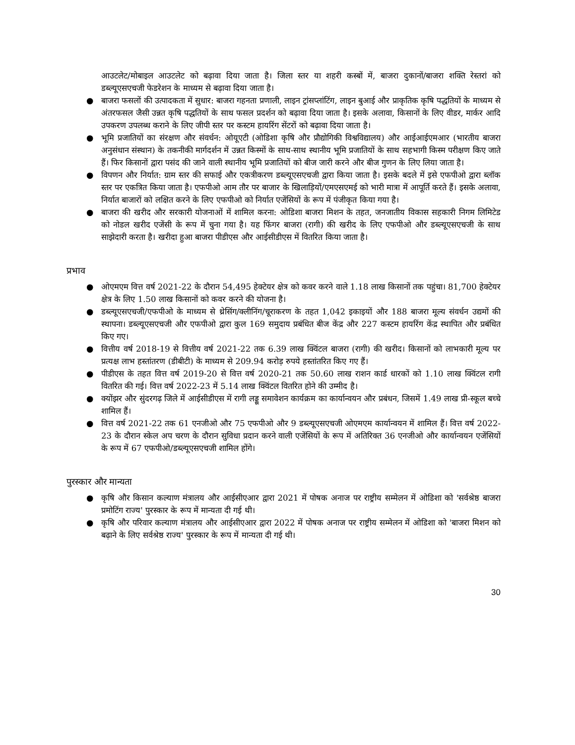आउटलेट/मोबाइल आउटलेट को बढ़ावा दिया जाता है। जिला स्तर या शहरी कस्बों में, बाजरा दुकानों/बाजरा शक्ति रेस्तरां को डब्ल्यूएसएचजी फेडरेशन के माध्यम से बढ़ावा दिया जाता है।
● बाजरा फसलों की उत्पादकता में सुधार: बाजरा गहनता प्रणाली, लाइन ट्रांसप्लांटिंग, लाइन बुआई और प्राकृतिक कृषि पद्धतियों के माध्यम से अंतरफसल जैसी उन्नत कृषि पद्धतियों के साथ फसल प्रदर्शन को बढ़ावा दिया जाता है। इसके अलावा, किसानों के लिए वीडर, मार्कर आदि उपकरण उपलब्ध कराने के लिए जीपी स्तर पर कस्टम हायरिंग सेंटरों को बढ़ावा दिया जाता है।
● भूमि प्रजातियों का संरक्षण और संवर्धन: ओयूएटी (ओडिशा कृषि और प्रौद्योगिकी विश्वविद्यालय) और आईआईएमआर (भारतीय बाजरा अनुसंधान संस्थान) के तकनीकी मार्गदर्शन में उन्नत किस्मों के साथ-साथ स्थानीय भूमि प्रजातियों के साथ सहभागी किस्म परीक्षण किए जाते हैं। फिर किसानों द्वारा पसंद की जाने वाली स्थानीय भूमि प्रजातियों को बीज जारी करने और बीज गुणन के लिए लिया जाता है।
● विपणन और निर्यात: ग्राम स्तर की सफाई और एकत्रीकरण डब्ल्यूएसएचजी द्वारा किया जाता है। इसके बदले में इसे एफपीओ द्वारा ब्लॉक स्तर पर एकत्रित किया जाता है। एफपीओ आम तौर पर बाजार के खिलाड़ियों/एमएसएमई को भारी मात्रा में आपूर्ति करते हैं। इसके अलावा, निर्यात बाजारों को लक्षित करने के लिए एफपीओ को निर्यात एजेंसियों के रूप में पंजीकृत किया गया है।
● बाजरा की खरीद और सरकारी योजनाओं में शामिल करना: ओडिशा बाजरा मिशन के तहत, जनजातीय विकास सहकारी निगम लिमिटेड को नोडल खरीद एजेंसी के रूप में चुना गया है। यह फिंगर बाजरा (रागी) की खरीद के लिए एफपीओ और डब्ल्यूएसएचजी के साथ साझेदारी करता है। खरीदा हुआ बाजरा पीडीएस और आईसीडीएस में वितरित किया जाता है।
प्रभाव
● ओएमएम वित्त वर्ष 2021-22 के दौरान 54,495 हेक्टेयर क्षेत्र को कवर करने वाले 1.18 लाख किसानों तक पहुंचा। 81,700 हेक्टेयर क्षेत्र के लिए 1.50 लाख किसानों को कवर करने की योजना है।
● डब्ल्यूएसएचजी/एफपीओ के माध्यम से थ्रेसिंग/क्लीनिंग/चूराकरण के तहत 1,042 इकाइयों और 188 बाजरा मूल्य संवर्धन उद्यमों की स्थापना। डब्ल्यूएसएचजी और एफपीओ द्वारा कुल 169 समुदाय प्रबंधित बीज केंद्र और 227 कस्टम हायरिंग केंद्र स्थापित और प्रबंधित किए गए।
● वित्तीय वर्ष 2018-19 से वित्तीय वर्ष 2021-22 तक 6.39 लाख क्विंटल बाजरा (रागी) की खरीद। किसानों को लाभकारी मूल्य पर प्रत्यक्ष लाभ हस्तांतरण (डीबीटी) के माध्यम से 209.94 करोड़ रुपये हस्तांतरित किए गए हैं।
● पीडीएस के तहत वित्त वर्ष 2019-20 से वित्त वर्ष 2020-21 तक 50.60 लाख राशन कार्ड धारकों को 1.10 लाख क्विंटल रागी वितरित की गई। वित्त वर्ष 2022-23 में 5.14 लाख क्विंटल वितरित होने की उम्मीद है।
● क्योंझर और सुंदरगढ़ जिले में आईसीडीएस में रागी लड्डू समावेशन कार्यक्रम का कार्यान्वयन और प्रबंधन, जिसमें 1.49 लाख प्री-स्कूल बच्चे शामिल हैं।
● वित्त वर्ष 2021-22 तक 61 एनजीओ और 75 एफपीओ और 9 डब्ल्यूएसएचजी ओएमएम कार्यान्वयन में शामिल हैं। वित्त वर्ष 2022-23 के दौरान स्केल अप चरण के दौरान सुविधा प्रदान करने वाली एजेंसियों के रूप में अतिरिक्त 36 एनजीओ और कार्यान्वयन एजेंसियों के रूप में 67 एफपीओ/डब्ल्यूएसएचजी शामिल होंगे।
पुरस्कार और मान्यता
● कृषि और किसान कल्याण मंत्रालय और आईसीएआर द्वारा 2021 में पोषक अनाज पर राष्ट्रीय सम्मेलन में ओडिशा को 'सर्वश्रेष्ठ बाजरा प्रमोटिंग राज्य' पुरस्कार के रूप में मान्यता दी गई थी।
● कृषि और परिवार कल्याण मंत्रालय और आईसीएआर द्वारा 2022 में पोषक अनाज पर राष्ट्रीय सम्मेलन में ओडिशा को 'बाजरा मिशन को बढ़ाने के लिए सर्वश्रेष्ठ राज्य' पुरस्कार के रूप में मान्यता दी गई थी।
30